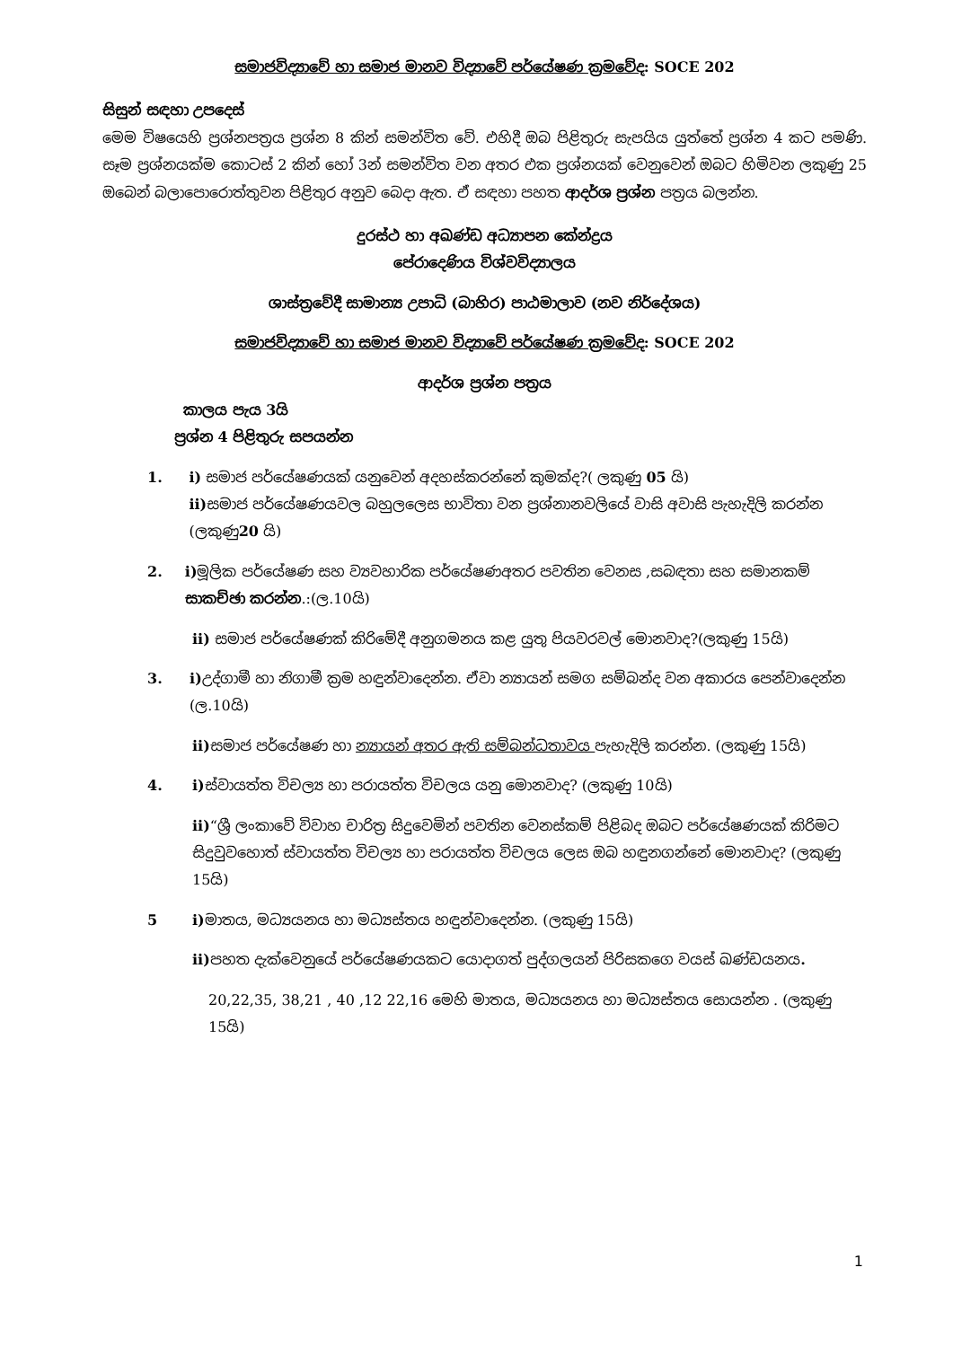සමාජවිද්‍යාවේ හා සමාජ මානව විද්‍යාවේ පර්යේෂණ ක්‍රමවේද: SOCE 202
සිසුන් සඳහා උපදෙස්
මෙම විෂයෙහි ප්‍රශ්නපත්‍රය ප්‍රශ්න 8 කින් සමන්විත වේ. එහිදී ඔබ පිළිතුරු සැපයිය යුත්තේ ප්‍රශ්න 4 කට පමණි. සෑම ප්‍රශ්නයක්ම කොටස් 2 කින් හෝ 3න් සමන්විත වන අතර එක ප්‍රශ්නයක් වෙනුවෙන් ඔබට හිමිවන ලකුණු 25 ඔබෙන් බලාපොරොත්තුවන පිළිතුර අනුව බෙදා ඇත. ඒ සඳහා පහත ආදර්ශ ප්‍රශ්න පත්‍රය බලන්න.
දුරස්ථ හා අඛණ්ඩ අධ්‍යාපන කේන්ද්‍රය
පේරාදෙණිය විශ්වවිද්‍යාලය
ශාස්ත්‍රවේදී සාමාන්‍ය උපාධි (බාහිර) පාඨමාලාව (නව නිර්දේශය)
සමාජවිද්‍යාවේ හා සමාජ මානව විද්‍යාවේ පර්යේෂණ ක්‍රමවේද: SOCE 202
ආදර්ශ ප්‍රශ්න පත්‍රය
කාලය පැය 3යි
ප්‍රශ්න 4 පිළිතුරු සපයන්න
1. i) සමාජ පර්යේෂණයක් යනුවෙන් අදහස්කරන්නේ කුමක්ද?( ලකුණු 05 යි)
ii) සමාජ පර්යේෂණයවල බහුලලෙස භාවිතා වන ප්‍රශ්නානවලියේ වාසි අවාසි පැහැදිලි කරන්න (ලකුණු20 යි)
2. i) මූලික පර්යේෂණ සහ ව්‍යවහාරික පර්යේෂණඅතර පවතින වෙනස ,සබඳතා සහ සමානකම් සාකච්ඡා කරන්න.:(ල.10යි)
ii) සමාජ පර්යේෂණක් කිරිමේදී අනුගමනය කළ යුතු පියවරවල් මොනවාද?(ලකුණු 15යි)
3. i) උද්ගාමී හා නිගාමී ක්‍රම හඳුන්වාදෙන්න. ඒවා න්‍යායන් සමග සම්බන්ද වන අකාරය පෙන්වාදෙන්න (ල.10යි)
ii) සමාජ පර්යේෂණ හා න්‍යායන් අතර ඇති සම්බන්ධතාවය පැහැදිලි කරන්න. (ලකුණු 15යි)
4. i) ස්වායත්ත විචල්‍ය හා පරායත්ත විචලය යනු මොනවාද? (ලකුණු 10යි)
ii)“ශ්‍රී ලංකාවේ විවාහ චාරිත්‍ර සිදුවෙමින් පවතින වෙනස්කම් පිළිබද ඔබට පර්යේෂණයක් කිරිමට සිදුවුවහොත් ස්වායත්ත විචල්‍ය හා පරායත්ත විචලය ලෙස ඔබ හඳුනගන්නේ මොනවාද? (ලකුණු 15යි)
5 i) මාතය, මධ්‍යයනය හා මධ්‍යස්තය හඳුන්වාදෙන්න. (ලකුණු 15යි)
ii) පහත දැක්වෙනුයේ පර්යේෂණයකට යොදාගත් පුද්ගලයන් පිරිසකගෙ වයස් ඛණ්ඩයනය.
20,22,35, 38,21 , 40 ,12 22,16 මෙහි මාතය, මධ්‍යයනය හා මධ්‍යස්තය සොයන්න . (ලකුණු 15යි)
1